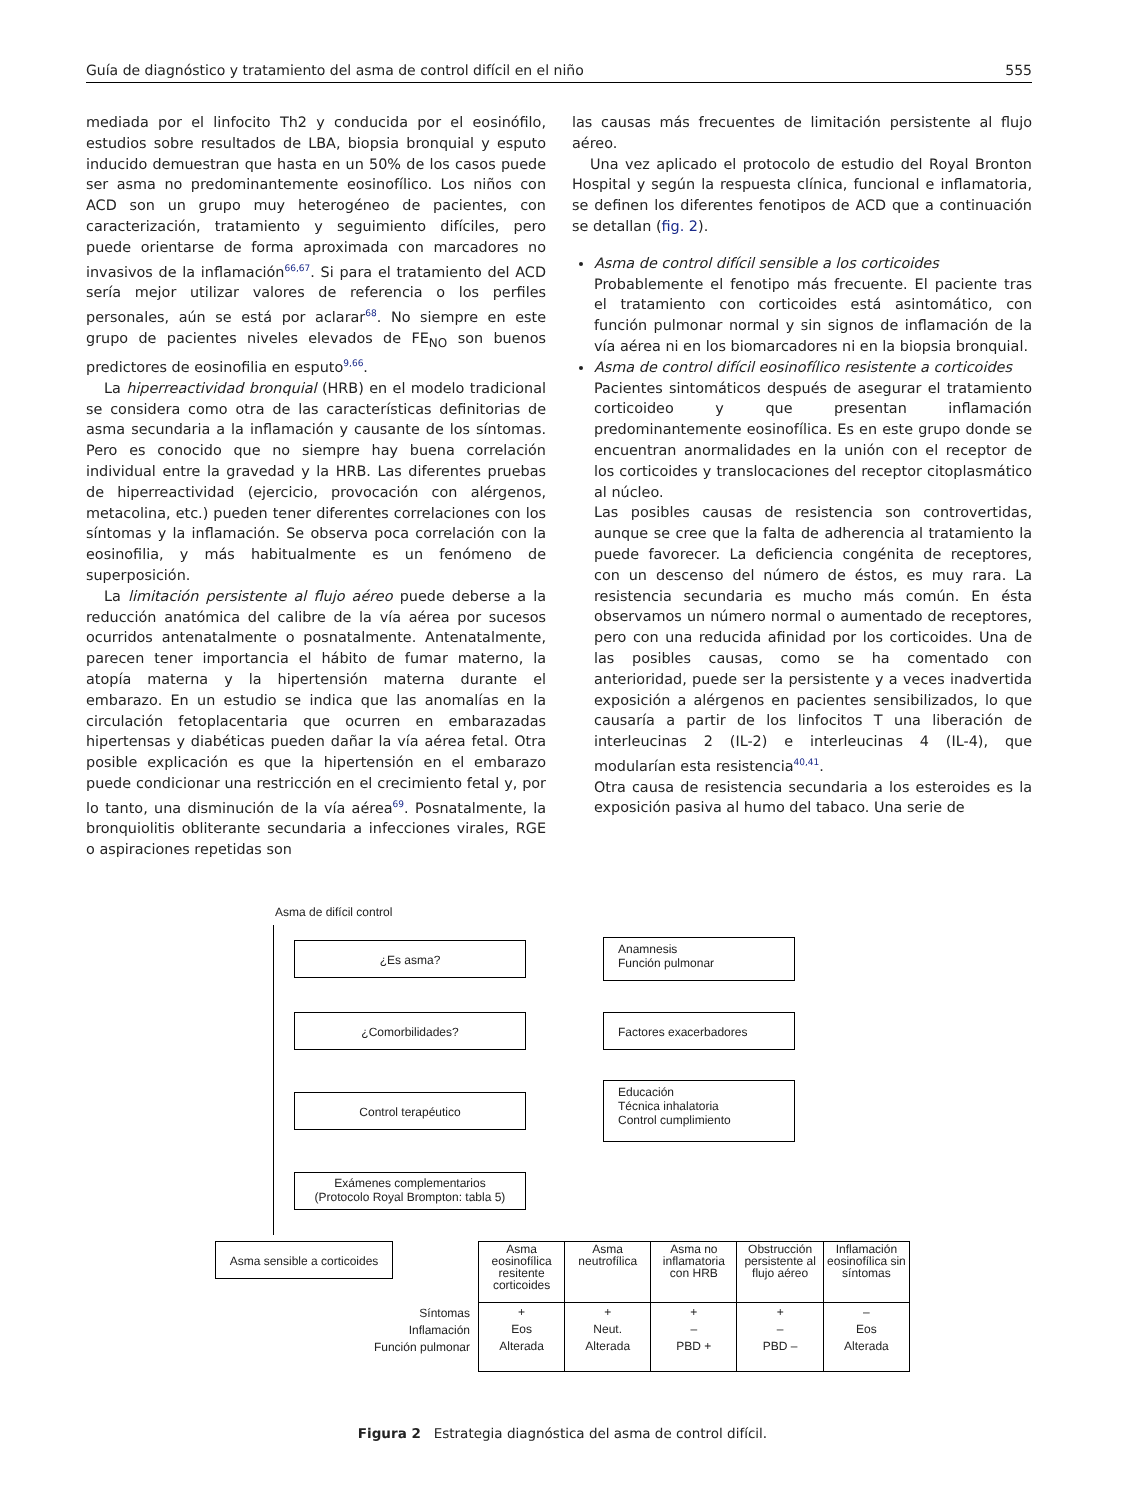Guía de diagnóstico y tratamiento del asma de control difícil en el niño 555
mediada por el linfocito Th2 y conducida por el eosinófilo, estudios sobre resultados de LBA, biopsia bronquial y esputo inducido demuestran que hasta en un 50% de los casos puede ser asma no predominantemente eosinofílico. Los niños con ACD son un grupo muy heterogéneo de pacientes, con caracterización, tratamiento y seguimiento difíciles, pero puede orientarse de forma aproximada con marcadores no invasivos de la inflamación<sup>66,67</sup>. Si para el tratamiento del ACD sería mejor utilizar valores de referencia o los perfiles personales, aún se está por aclarar<sup>68</sup>. No siempre en este grupo de pacientes niveles elevados de FE<sub>NO</sub> son buenos predictores de eosinofilia en esputo<sup>9,66</sup>.
La hiperreactividad bronquial (HRB) en el modelo tradicional se considera como otra de las características definitorias de asma secundaria a la inflamación y causante de los síntomas. Pero es conocido que no siempre hay buena correlación individual entre la gravedad y la HRB. Las diferentes pruebas de hiperreactividad (ejercicio, provocación con alérgenos, metacolina, etc.) pueden tener diferentes correlaciones con los síntomas y la inflamación. Se observa poca correlación con la eosinofilia, y más habitualmente es un fenómeno de superposición.
La limitación persistente al flujo aéreo puede deberse a la reducción anatómica del calibre de la vía aérea por sucesos ocurridos antenatalmente o posnatalmente. Antenatalmente, parecen tener importancia el hábito de fumar materno, la atopía materna y la hipertensión materna durante el embarazo. En un estudio se indica que las anomalías en la circulación fetoplacentaria que ocurren en embarazadas hipertensas y diabéticas pueden dañar la vía aérea fetal. Otra posible explicación es que la hipertensión en el embarazo puede condicionar una restricción en el crecimiento fetal y, por lo tanto, una disminución de la vía aérea<sup>69</sup>. Posnatalmente, la bronquiolitis obliterante secundaria a infecciones virales, RGE o aspiraciones repetidas son
las causas más frecuentes de limitación persistente al flujo aéreo.
Una vez aplicado el protocolo de estudio del Royal Bronton Hospital y según la respuesta clínica, funcional e inflamatoria, se definen los diferentes fenotipos de ACD que a continuación se detallan (fig. 2).
Asma de control difícil sensible a los corticoides
Probablemente el fenotipo más frecuente. El paciente tras el tratamiento con corticoides está asintomático, con función pulmonar normal y sin signos de inflamación de la vía aérea ni en los biomarcadores ni en la biopsia bronquial.
Asma de control difícil eosinofílico resistente a corticoides
Pacientes sintomáticos después de asegurar el tratamiento corticoideo y que presentan inflamación predominantemente eosinofílica. Es en este grupo donde se encuentran anormalidades en la unión con el receptor de los corticoides y translocaciones del receptor citoplasmático al núcleo.
Las posibles causas de resistencia son controvertidas, aunque se cree que la falta de adherencia al tratamiento la puede favorecer. La deficiencia congénita de receptores, con un descenso del número de éstos, es muy rara. La resistencia secundaria es mucho más común. En ésta observamos un número normal o aumentado de receptores, pero con una reducida afinidad por los corticoides. Una de las posibles causas, como se ha comentado con anterioridad, puede ser la persistente y a veces inadvertida exposición a alérgenos en pacientes sensibilizados, lo que causaría a partir de los linfocitos T una liberación de interleucinas 2 (IL-2) e interleucinas 4 (IL-4), que modularían esta resistencia<sup>40,41</sup>.
Otra causa de resistencia secundaria a los esteroides es la exposición pasiva al humo del tabaco. Una serie de
Asma de difícil control
¿Es asma?
Anamnesis
Función pulmonar
¿Comorbilidades? Factores exacerbadores
Control terapéutico
Educación
Técnica inhalatoria
Control cumplimiento
Exámenes complementarios
(Protocolo Royal Brompton: tabla 5)
Asma sensible a corticoides
| Asma eosinofílica resitente corticoides | Asma neutrofílica | Asma no inflamatoria con HRB | Obstrucción persistente al flujo aéreo | Inflamación eosinofílica sin síntomas |
| + Eos Alterada | + Neut. Alterada | + – PBD + | + – PBD – | – Eos Alterada |
Síntomas
Inflamación
Función pulmonar
Figura 2 Estrategia diagnóstica del asma de control difícil.